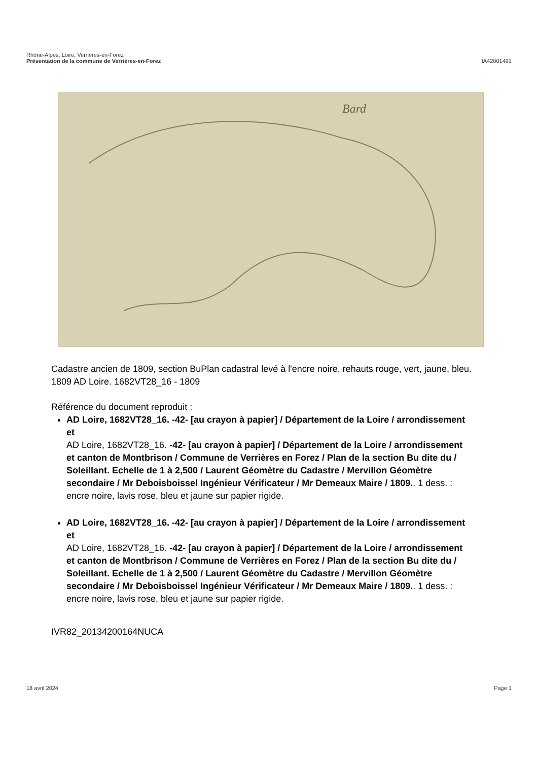Rhône-Alpes, Loire, Verrières-en-Forez
Présentation de la commune de Verrières-en-Forez
IA42001491
Bard
Cadastre ancien de 1809, section BuPlan cadastral levé à l'encre noire, rehauts rouge, vert, jaune, bleu. 1809 AD Loire. 1682VT28_16 - 1809
Référence du document reproduit :
AD Loire, 1682VT28_16. -42- [au crayon à papier] / Département de la Loire / arrondissement et
AD Loire, 1682VT28_16. -42- [au crayon à papier] / Département de la Loire / arrondissement et canton de Montbrison / Commune de Verrières en Forez / Plan de la section Bu dite du / Soleillant. Echelle de 1 à 2,500 / Laurent Géomètre du Cadastre / Mervillon Géomètre secondaire / Mr Deboisboissel Ingénieur Vérificateur / Mr Demeaux Maire / 1809.. 1 dess. : encre noire, lavis rose, bleu et jaune sur papier rigide.
AD Loire, 1682VT28_16. -42- [au crayon à papier] / Département de la Loire / arrondissement et
AD Loire, 1682VT28_16. -42- [au crayon à papier] / Département de la Loire / arrondissement et canton de Montbrison / Commune de Verrières en Forez / Plan de la section Bu dite du / Soleillant. Echelle de 1 à 2,500 / Laurent Géomètre du Cadastre / Mervillon Géomètre secondaire / Mr Deboisboissel Ingénieur Vérificateur / Mr Demeaux Maire / 1809.. 1 dess. : encre noire, lavis rose, bleu et jaune sur papier rigide.
IVR82_20134200164NUCA
18 avril 2024 Page 1